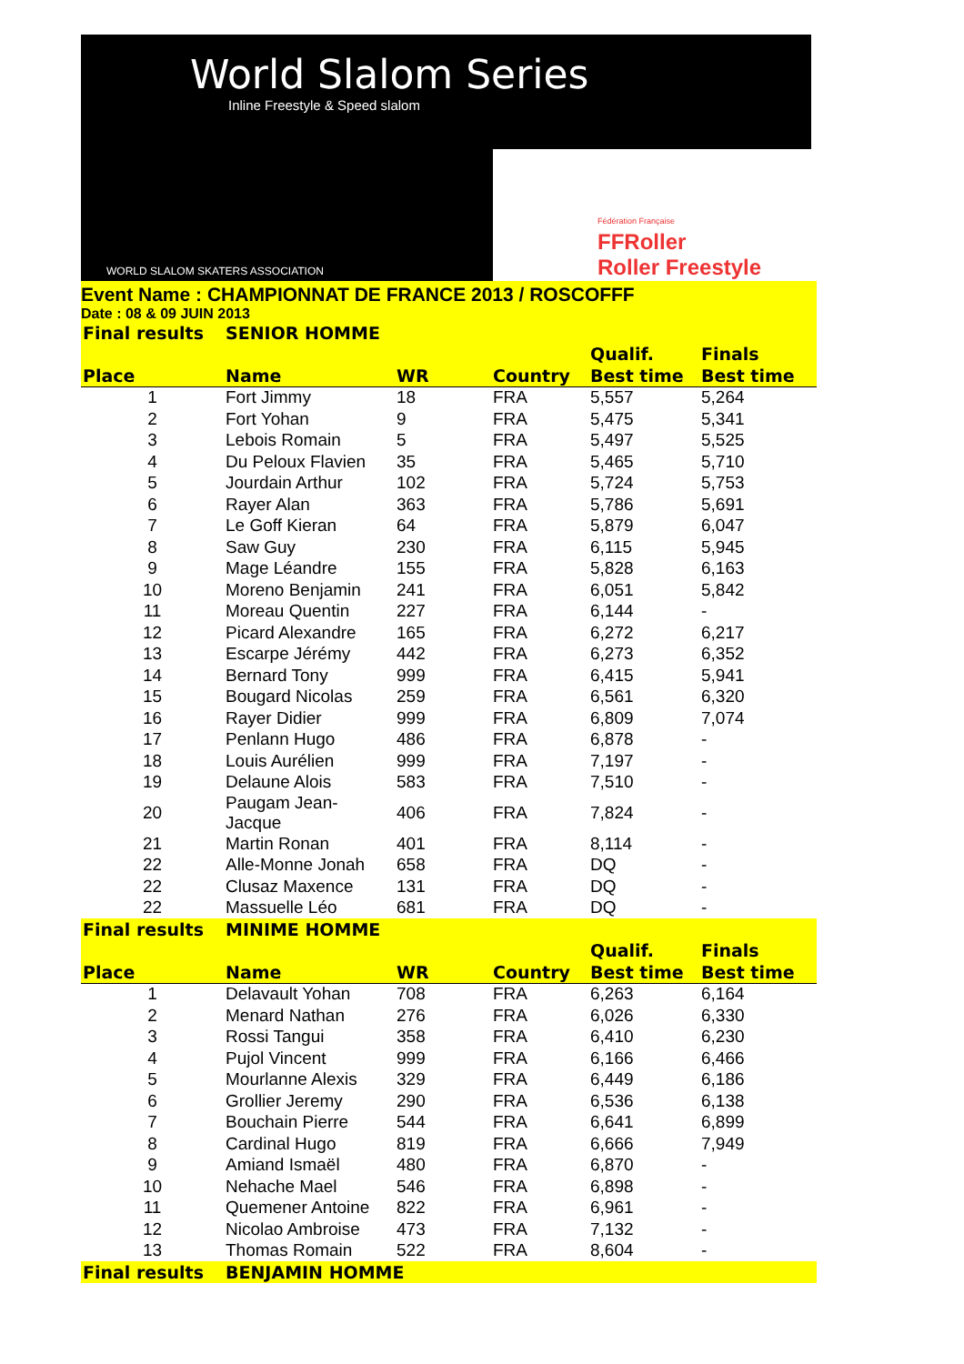World Slalom Series
Inline Freestyle & Speed slalom
WORLD SLALOM SKATERS ASSOCIATION
Fédération Française
FFRoller
Roller Freestyle
Event Name : CHAMPIONNAT DE FRANCE 2013 / ROSCOFFF
Date : 08 & 09 JUIN 2013
| Final results | SENIOR HOMME | | | | |
| | | | | Qualif. | Finals |
| Place | Name | WR | Country | Best time | Best time |
| 1 | Fort Jimmy | 18 | FRA | 5,557 | 5,264 |
| 2 | Fort Yohan | 9 | FRA | 5,475 | 5,341 |
| 3 | Lebois Romain | 5 | FRA | 5,497 | 5,525 |
| 4 | Du Peloux Flavien | 35 | FRA | 5,465 | 5,710 |
| 5 | Jourdain Arthur | 102 | FRA | 5,724 | 5,753 |
| 6 | Rayer Alan | 363 | FRA | 5,786 | 5,691 |
| 7 | Le Goff Kieran | 64 | FRA | 5,879 | 6,047 |
| 8 | Saw Guy | 230 | FRA | 6,115 | 5,945 |
| 9 | Mage Léandre | 155 | FRA | 5,828 | 6,163 |
| 10 | Moreno Benjamin | 241 | FRA | 6,051 | 5,842 |
| 11 | Moreau Quentin | 227 | FRA | 6,144 | - |
| 12 | Picard Alexandre | 165 | FRA | 6,272 | 6,217 |
| 13 | Escarpe Jérémy | 442 | FRA | 6,273 | 6,352 |
| 14 | Bernard Tony | 999 | FRA | 6,415 | 5,941 |
| 15 | Bougard Nicolas | 259 | FRA | 6,561 | 6,320 |
| 16 | Rayer Didier | 999 | FRA | 6,809 | 7,074 |
| 17 | Penlann Hugo | 486 | FRA | 6,878 | - |
| 18 | Louis Aurélien | 999 | FRA | 7,197 | - |
| 19 | Delaune Alois | 583 | FRA | 7,510 | - |
| 20 | Paugam Jean-Jacque | 406 | FRA | 7,824 | - |
| 21 | Martin Ronan | 401 | FRA | 8,114 | - |
| 22 | Alle-Monne Jonah | 658 | FRA | DQ | - |
| 22 | Clusaz Maxence | 131 | FRA | DQ | - |
| 22 | Massuelle Léo | 681 | FRA | DQ | - |
| Final results | MINIME HOMME | | | | |
| | | | | Qualif. | Finals |
| Place | Name | WR | Country | Best time | Best time |
| 1 | Delavault Yohan | 708 | FRA | 6,263 | 6,164 |
| 2 | Menard Nathan | 276 | FRA | 6,026 | 6,330 |
| 3 | Rossi Tangui | 358 | FRA | 6,410 | 6,230 |
| 4 | Pujol Vincent | 999 | FRA | 6,166 | 6,466 |
| 5 | Mourlanne Alexis | 329 | FRA | 6,449 | 6,186 |
| 6 | Grollier Jeremy | 290 | FRA | 6,536 | 6,138 |
| 7 | Bouchain Pierre | 544 | FRA | 6,641 | 6,899 |
| 8 | Cardinal Hugo | 819 | FRA | 6,666 | 7,949 |
| 9 | Amiand Ismaël | 480 | FRA | 6,870 | - |
| 10 | Nehache Mael | 546 | FRA | 6,898 | - |
| 11 | Quemener Antoine | 822 | FRA | 6,961 | - |
| 12 | Nicolao Ambroise | 473 | FRA | 7,132 | - |
| 13 | Thomas Romain | 522 | FRA | 8,604 | - |
| Final results | BENJAMIN HOMME | | | | |